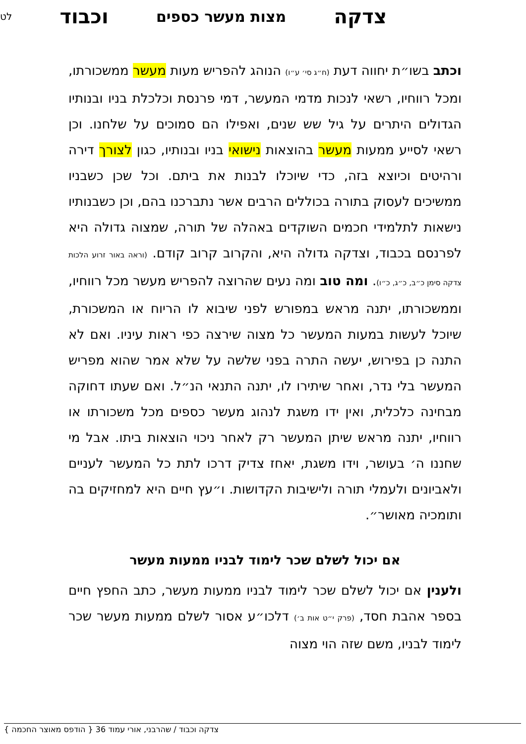צדקה מצות מעשר כספים וכבוד לט
וכתב בשו״ת יחווה דעת (ח״ג סי׳ ע״ו) הנוהג להפריש מעות מעשר ממשכורתו, ומכל רווחיו, רשאי לנכות מדמי המעשר, דמי פרנסת וכלכלת בניו ובנותיו הגדולים היתרים על גיל שש שנים, ואפילו הם סמוכים על שלחנו. וכן רשאי לסייע ממעות מעשר בהוצאות נישואי בניו ובנותיו, כגון לצורך דירה ורהיטים וכיוצא בזה, כדי שיוכלו לבנות את ביתם. וכל שכן כשבניו ממשיכים לעסוק בתורה בכוללים הרבים אשר נתברכנו בהם, וכן כשבנותיו נישאות לתלמידי חכמים השוקדים באהלה של תורה, שמצוה גדולה היא לפרנסם בכבוד, וצדקה גדולה היא, והקרוב קרוב קודם. (וראה באור זרוע הלכות צדקה סימן כ״ב, כ״ג, כ״ו). ומה טוב ומה נעים שהרוצה להפריש מעשר מכל רווחיו, וממשכורתו, יתנה מראש במפורש לפני שיבוא לו הריוח או המשכורת, שיוכל לעשות במעות המעשר כל מצוה שירצה כפי ראות עיניו. ואם לא התנה כן בפירוש, יעשה התרה בפני שלשה על שלא אמר שהוא מפריש המעשר בלי נדר, ואחר שיתירו לו, יתנה התנאי הנ״ל. ואם שעתו דחוקה מבחינה כלכלית, ואין ידו משגת לנהוג מעשר כספים מכל משכורתו או רווחיו, יתנה מראש שיתן המעשר רק לאחר ניכוי הוצאות ביתו. אבל מי שחננו ה׳ בעושר, וידו משגת, יאחז צדיק דרכו לתת כל המעשר לעניים ולאביונים ולעמלי תורה ולישיבות הקדושות. ו״עץ חיים היא למחזיקים בה ותומכיה מאושר״.
אם יכול לשלם שכר לימוד לבניו ממעות מעשר
ולענין אם יכול לשלם שכר לימוד לבניו ממעות מעשר, כתב החפץ חיים בספר אהבת חסד, (פרק י״ט אות ב׳) דלכו״ע אסור לשלם ממעות מעשר שכר לימוד לבניו, משם שזה הוי מצוה
צדקה וכבוד / שהרבני, אורי עמוד 36 { הודפס מאוצר החכמה }